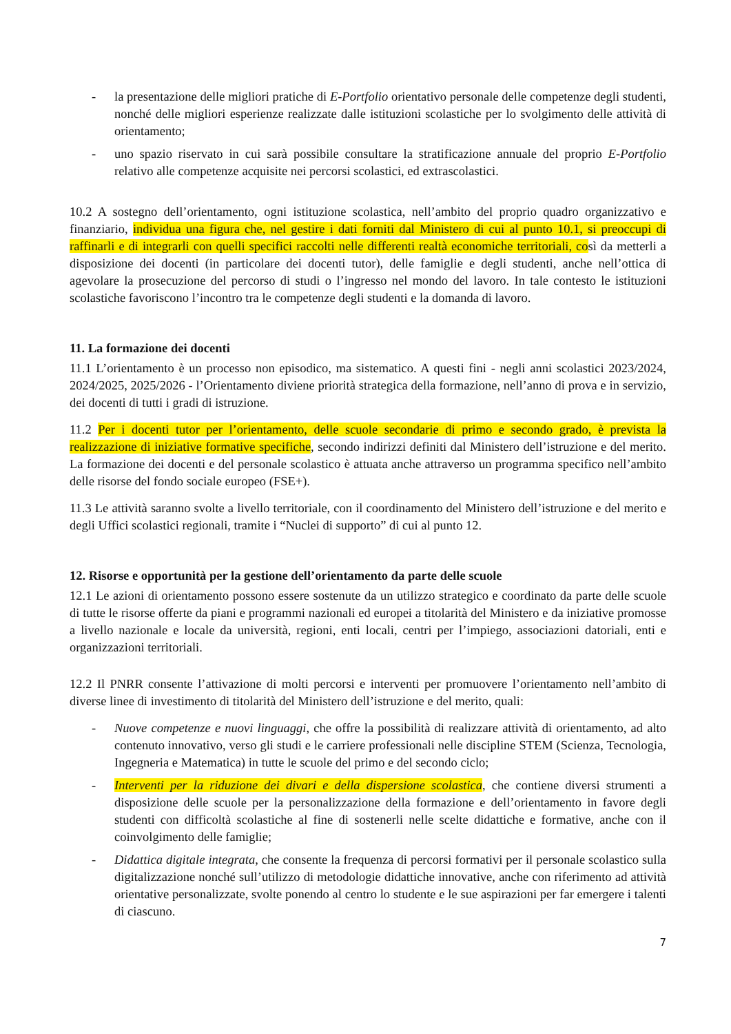- la presentazione delle migliori pratiche di E-Portfolio orientativo personale delle competenze degli studenti, nonché delle migliori esperienze realizzate dalle istituzioni scolastiche per lo svolgimento delle attività di orientamento;
- uno spazio riservato in cui sarà possibile consultare la stratificazione annuale del proprio E-Portfolio relativo alle competenze acquisite nei percorsi scolastici, ed extrascolastici.
10.2 A sostegno dell’orientamento, ogni istituzione scolastica, nell’ambito del proprio quadro organizzativo e finanziario, individua una figura che, nel gestire i dati forniti dal Ministero di cui al punto 10.1, si preoccupi di raffinarli e di integrarli con quelli specifici raccolti nelle differenti realtà economiche territoriali, così da metterli a disposizione dei docenti (in particolare dei docenti tutor), delle famiglie e degli studenti, anche nell’ottica di agevolare la prosecuzione del percorso di studi o l’ingresso nel mondo del lavoro. In tale contesto le istituzioni scolastiche favoriscono l’incontro tra le competenze degli studenti e la domanda di lavoro.
11. La formazione dei docenti
11.1 L’orientamento è un processo non episodico, ma sistematico. A questi fini - negli anni scolastici 2023/2024, 2024/2025, 2025/2026 - l’Orientamento diviene priorità strategica della formazione, nell’anno di prova e in servizio, dei docenti di tutti i gradi di istruzione.
11.2 Per i docenti tutor per l’orientamento, delle scuole secondarie di primo e secondo grado, è prevista la realizzazione di iniziative formative specifiche, secondo indirizzi definiti dal Ministero dell’istruzione e del merito. La formazione dei docenti e del personale scolastico è attuata anche attraverso un programma specifico nell’ambito delle risorse del fondo sociale europeo (FSE+).
11.3 Le attività saranno svolte a livello territoriale, con il coordinamento del Ministero dell’istruzione e del merito e degli Uffici scolastici regionali, tramite i “Nuclei di supporto” di cui al punto 12.
12. Risorse e opportunità per la gestione dell’orientamento da parte delle scuole
12.1 Le azioni di orientamento possono essere sostenute da un utilizzo strategico e coordinato da parte delle scuole di tutte le risorse offerte da piani e programmi nazionali ed europei a titolarità del Ministero e da iniziative promosse a livello nazionale e locale da università, regioni, enti locali, centri per l’impiego, associazioni datoriali, enti e organizzazioni territoriali.
12.2 Il PNRR consente l’attivazione di molti percorsi e interventi per promuovere l’orientamento nell’ambito di diverse linee di investimento di titolarità del Ministero dell’istruzione e del merito, quali:
- Nuove competenze e nuovi linguaggi, che offre la possibilità di realizzare attività di orientamento, ad alto contenuto innovativo, verso gli studi e le carriere professionali nelle discipline STEM (Scienza, Tecnologia, Ingegneria e Matematica) in tutte le scuole del primo e del secondo ciclo;
- Interventi per la riduzione dei divari e della dispersione scolastica, che contiene diversi strumenti a disposizione delle scuole per la personalizzazione della formazione e dell’orientamento in favore degli studenti con difficoltà scolastiche al fine di sostenerli nelle scelte didattiche e formative, anche con il coinvolgimento delle famiglie;
- Didattica digitale integrata, che consente la frequenza di percorsi formativi per il personale scolastico sulla digitalizzazione nonché sull’utilizzo di metodologie didattiche innovative, anche con riferimento ad attività orientative personalizzate, svolte ponendo al centro lo studente e le sue aspirazioni per far emergere i talenti di ciascuno.
7